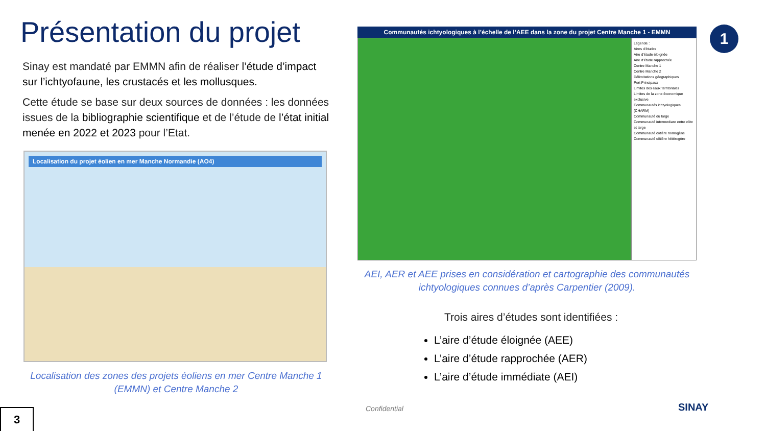Présentation du projet
Sinay est mandaté par EMMN afin de réaliser l’étude d’impact sur l’ichtyofaune, les crustacés et les mollusques.
Cette étude se base sur deux sources de données : les données issues de la bibliographie scientifique et de l’étude de l’état initial menée en 2022 et 2023 pour l’Etat.
Localisation du projet éolien en mer Manche Normandie (AO4)
Localisation des zones des projets éoliens en mer Centre Manche 1 (EMMN) et Centre Manche 2
1
Communautés ichtyologiques à l’échelle de l’AEE dans la zone du projet Centre Manche 1 - EMMN
Légende :
Aires d’études
Aire d’étude éloignée
Aire d’étude rapprochée
Centre Manche 1
Centre Manche 2
Délimitations géographiques
Port Principaux
Limites des eaux territoriales
Limites de la zone économique exclusive
Communautés ichtyologiques (CHARM)
Communauté du large
Communauté intermediare entre côte et large
Communauté côtière homogène
Communauté côtière hétérogère
AEI, AER et AEE prises en considération et cartographie des communautés ichtyologiques connues d’après Carpentier (2009).
Trois aires d’études sont identifiées :
L’aire d’étude éloignée (AEE)
L’aire d’étude rapprochée (AER)
L’aire d’étude immédiate (AEI)
3 Confidential SINAY